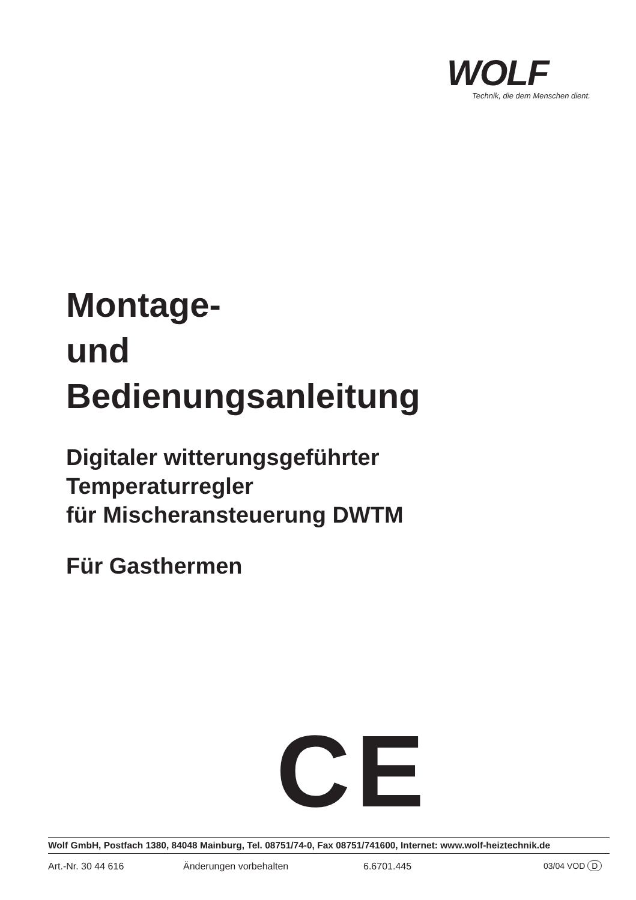WOLF
Technik, die dem Menschen dient.
Montage-
und
Bedienungsanleitung
Digitaler witterungsgeführter
Temperaturregler
für Mischeransteuerung DWTM
Für Gasthermen
CE
Wolf GmbH, Postfach 1380, 84048 Mainburg, Tel. 08751/74-0, Fax 08751/741600, Internet: www.wolf-heiztechnik.de
Art.-Nr. 30 44 616 Änderungen vorbehalten 6.6701.445 03/04 VOD D